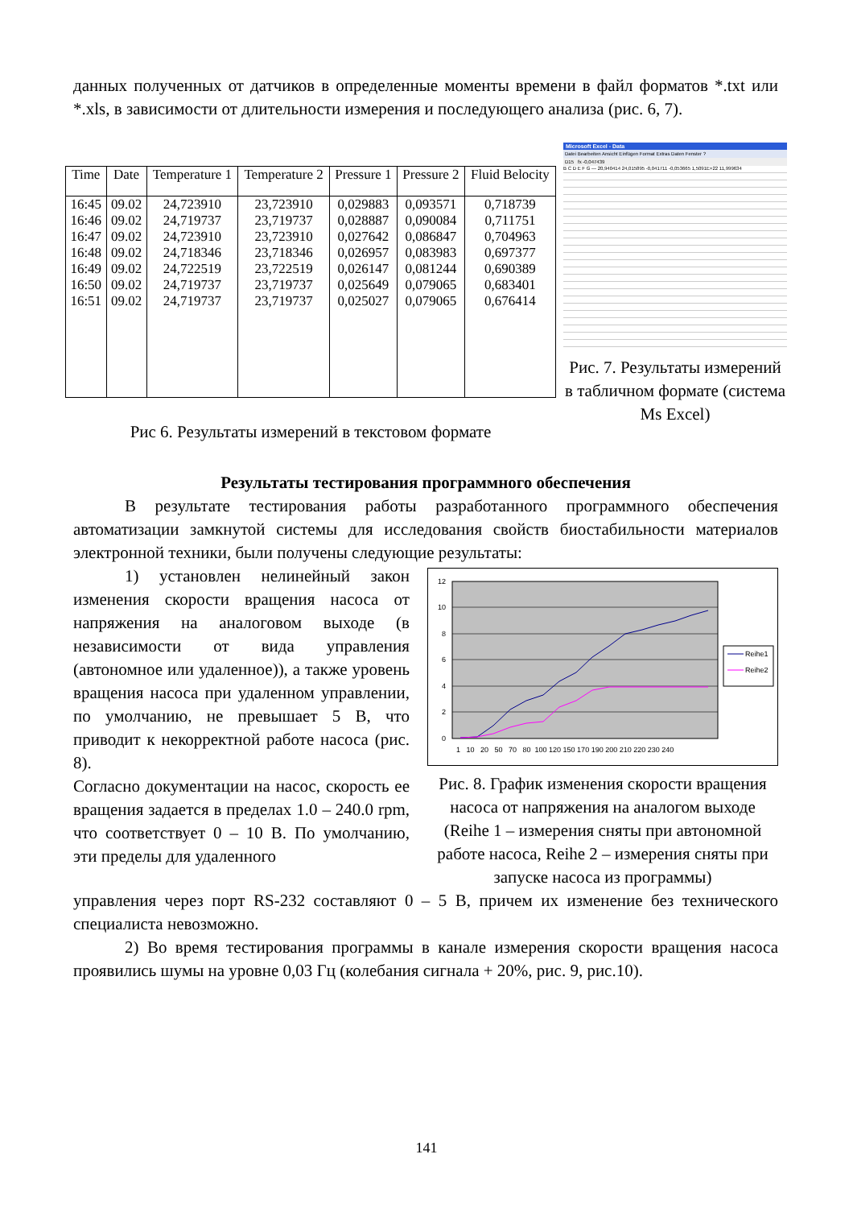данных полученных от датчиков в определенные моменты времени в файл форматов *.txt или *.xls, в зависимости от длительности измерения и последующего анализа (рис. 6, 7).
| Time | Date | Temperature 1 | Temperature 2 | Pressure 1 | Pressure 2 | Fluid Belocity |
| --- | --- | --- | --- | --- | --- | --- |
| 16:45 16:46 16:47 16:48 16:49 16:50 16:51 | 09.02 09.02 09.02 09.02 09.02 09.02 09.02 | 24,723910 24,719737 24,723910 24,718346 24,722519 24,719737 24,719737 | 23,723910 23,719737 23,723910 23,718346 23,722519 23,719737 23,719737 | 0,029883 0,028887 0,027642 0,026957 0,026147 0,025649 0,025027 | 0,093571 0,090084 0,086847 0,083983 0,081244 0,079065 0,079065 | 0,718739 0,711751 0,704963 0,697377 0,690389 0,683401 0,676414 |
Рис 6. Результаты измерений в текстовом формате
Microsoft Excel - Data
Datei Bearbeiten Ansicht Einfügen Format Extras Daten Fenster ?
D15 fx -0,047439
B C D E F G — 20,940414 24,015895 -0,041711 -0,053665 1,5091E+22 11,999634
Рис. 7. Результаты измерений в табличном формате (система Ms Excel)
Результаты тестирования программного обеспечения
В результате тестирования работы разработанного программного обеспечения автоматизации замкнутой системы для исследования свойств биостабильности материалов электронной техники, были получены следующие результаты:
1) установлен нелинейный закон изменения скорости вращения насоса от напряжения на аналоговом выходе (в независимости от вида управления (автономное или удаленное)), а также уровень вращения насоса при удаленном управлении, по умолчанию, не превышает 5 В, что приводит к некорректной работе насоса (рис. 8).
Согласно документации на насос, скорость ее вращения задается в пределах 1.0 – 240.0 rpm, что соответствует 0 – 10 В. По умолчанию, эти пределы для удаленного
12
10
8
6
4
2
0
1 10 20 50 70 80 100 120 150 170 190 200 210 220 230 240
Reihe1
Reihe2
Рис. 8. График изменения скорости вращения насоса от напряжения на аналогом выходе (Reihe 1 – измерения сняты при автономной работе насоса, Reihe 2 – измерения сняты при запуске насоса из программы)
управления через порт RS-232 составляют 0 – 5 В, причем их изменение без технического специалиста невозможно.
2) Во время тестирования программы в канале измерения скорости вращения насоса проявились шумы на уровне 0,03 Гц (колебания сигнала + 20%, рис. 9, рис.10).
141